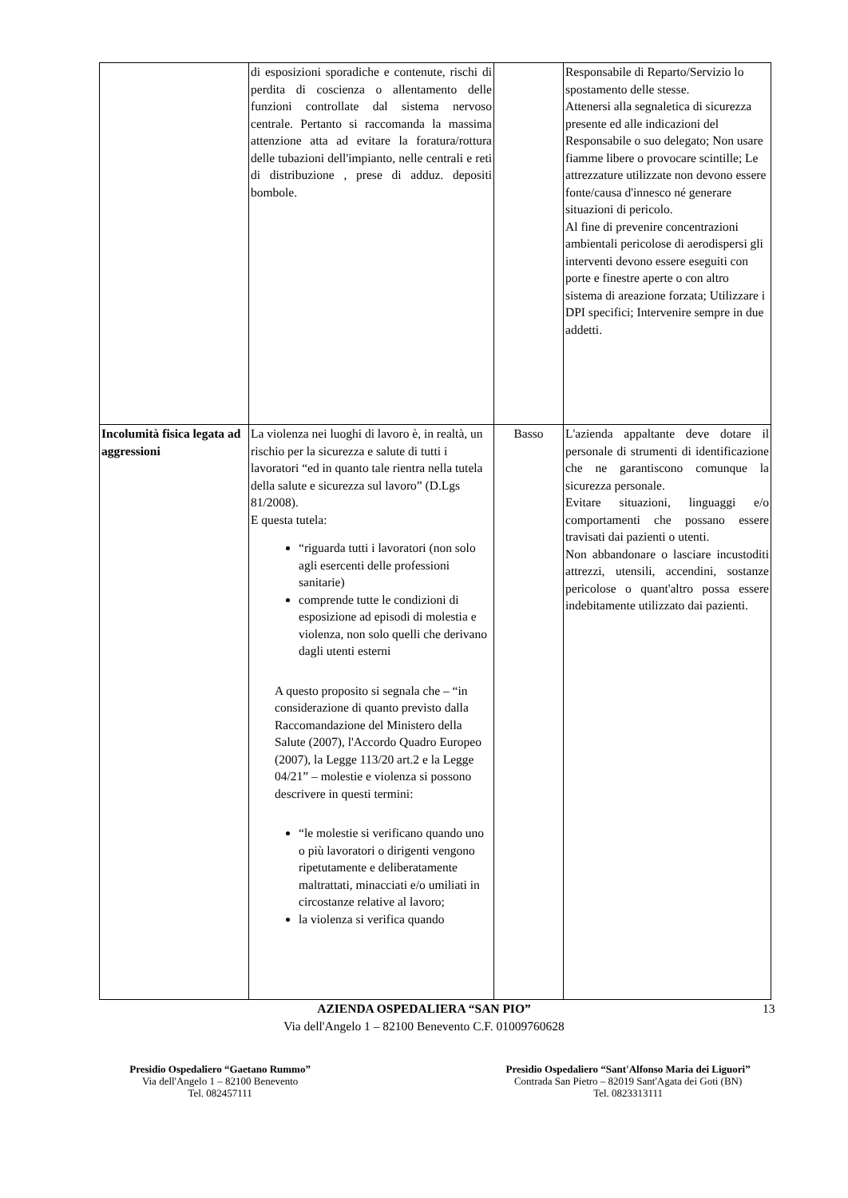| | di esposizioni sporadiche e contenute, rischi di perdita di coscienza o allentamento delle funzioni controllate dal sistema nervoso centrale. Pertanto si raccomanda la massima attenzione atta ad evitare la foratura/rottura delle tubazioni dell'impianto, nelle centrali e reti di distribuzione , prese di adduz. depositi bombole. | | Responsabile di Reparto/Servizio lo spostamento delle stesse. Attenersi alla segnaletica di sicurezza presente ed alle indicazioni del Responsabile o suo delegato; Non usare fiamme libere o provocare scintille; Le attrezzature utilizzate non devono essere fonte/causa d'innesco né generare situazioni di pericolo. Al fine di prevenire concentrazioni ambientali pericolose di aerodispersi gli interventi devono essere eseguiti con porte e finestre aperte o con altro sistema di areazione forzata; Utilizzare i DPI specifici; Intervenire sempre in due addetti. |
| Incolumità fisica legata ad aggressioni | La violenza nei luoghi di lavoro è, in realtà, un rischio per la sicurezza e salute di tutti i lavoratori “ed in quanto tale rientra nella tutela della salute e sicurezza sul lavoro” (D.Lgs 81/2008). E questa tutela: “riguarda tutti i lavoratori (non solo agli esercenti delle professioni sanitarie) comprende tutte le condizioni di esposizione ad episodi di molestia e violenza, non solo quelli che derivano dagli utenti esterni A questo proposito si segnala che – “in considerazione di quanto previsto dalla Raccomandazione del Ministero della Salute (2007), l'Accordo Quadro Europeo (2007), la Legge 113/20 art.2 e la Legge 04/21” – molestie e violenza si possono descrivere in questi termini: “le molestie si verificano quando uno o più lavoratori o dirigenti vengono ripetutamente e deliberatamente maltrattati, minacciati e/o umiliati in circostanze relative al lavoro; la violenza si verifica quando | Basso | L'azienda appaltante deve dotare il personale di strumenti di identificazione che ne garantiscono comunque la sicurezza personale. Evitare situazioni, linguaggi e/o comportamenti che possano essere travisati dai pazienti o utenti. Non abbandonare o lasciare incustoditi attrezzi, utensili, accendini, sostanze pericolose o quant'altro possa essere indebitamente utilizzato dai pazienti. |
AZIENDA OSPEDALIERA “SAN PIO” 13
Via dell'Angelo 1 – 82100 Benevento C.F. 01009760628
Presidio Ospedaliero “Gaetano Rummo”
Via dell'Angelo 1 – 82100 Benevento
Tel. 082457111
Presidio Ospedaliero “Sant'Alfonso Maria dei Liguori”
Contrada San Pietro – 82019 Sant'Agata dei Goti (BN)
Tel. 0823313111